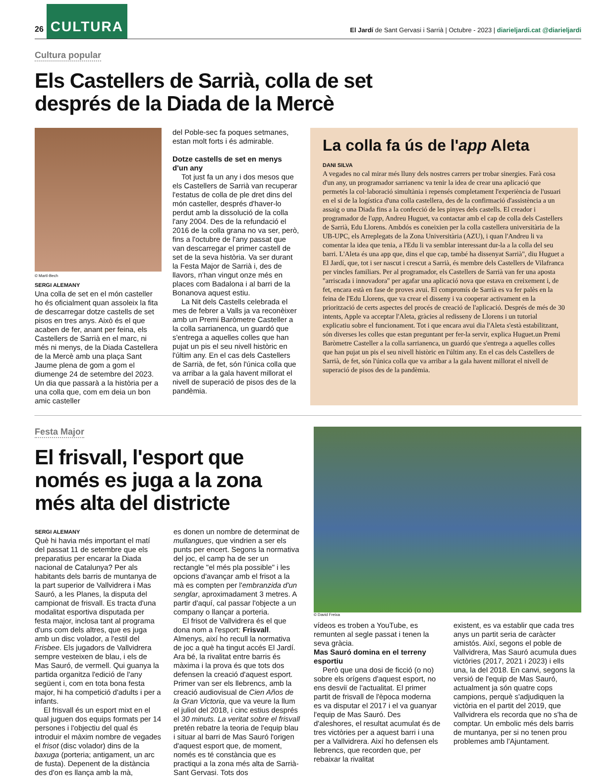26 CULTURA El Jardí de Sant Gervasi i Sarrià | Octubre - 2023 | diarieljardi.cat @diarieljardi
Cultura popular
Els Castellers de Sarrià, colla de set
després de la Diada de la Mercè
© Martí-Bech
SERGI ALEMANY
Una colla de set en el món casteller ho és oficialment quan assoleix la fita de descarregar dotze castells de set pisos en tres anys. Això és el que acaben de fer, anant per feina, els Castellers de Sarrià en el marc, ni més ni menys, de la Diada Castellera de la Mercè amb una plaça Sant Jaume plena de gom a gom el diumenge 24 de setembre del 2023. Un dia que passarà a la història per a una colla que, com em deia un bon amic casteller
del Poble-sec fa poques setmanes, estan molt forts i és admirable.
Dotze castells de set en menys d'un any
Tot just fa un any i dos mesos que els Castellers de Sarrià van recuperar l'estatus de colla de ple dret dins del món casteller, després d'haver-lo perdut amb la dissolució de la colla l'any 2004. Des de la refundació el 2016 de la colla grana no va ser, però, fins a l'octubre de l'any passat que van descarregar el primer castell de set de la seva història. Va ser durant la Festa Major de Sarrià i, des de llavors, n'han vingut onze més en places com Badalona i al barri de la Bonanova aquest estiu.
La Nit dels Castells celebrada el mes de febrer a Valls ja va reconèixer amb un Premi Baròmetre Casteller a la colla sarrianenca, un guardó que s'entrega a aquelles colles que han pujat un pis el seu nivell històric en l'últim any. En el cas dels Castellers de Sarrià, de fet, són l'única colla que va arribar a la gala havent millorat el nivell de superació de pisos des de la pandèmia.
La colla fa ús de l'app Aleta
DANI SILVA
A vegades no cal mirar més lluny dels nostres carrers per trobar sinergies. Farà cosa d'un any, un programador sarrianenc va tenir la idea de crear una aplicació que permetés la col·laboració simultània i repensés completament l'experiència de l'usuari en el si de la logística d'una colla castellera, des de la confirmació d'assistència a un assaig o una Diada fins a la confecció de les pinyes dels castells. El creador i programador de l'app, Andreu Huguet, va contactar amb el cap de colla dels Castellers de Sarrià, Edu Llorens. Ambdós es coneixien per la colla castellera universitària de la UB-UPC, els Arreplegats de la Zona Universitària (AZU), i quan l'Andreu li va comentar la idea que tenia, a l'Edu li va semblar interessant dur-la a la colla del seu barri. L'Aleta és una app que, dins el que cap, també ha dissenyat Sarrià", diu Huguet a El Jardí, que, tot i ser nascut i crescut a Sarrià, és membre dels Castellers de Vilafranca per vincles familiars. Per al programador, els Castellers de Sarrià van fer una aposta "arriscada i innovadora" per agafar una aplicació nova que estava en creixement i, de fet, encara està en fase de proves avui. El compromís de Sarrià es va fer palès en la feina de l'Edu Llorens, que va crear el disseny i va cooperar activament en la priorització de certs aspectes del procés de creació de l'aplicació. Després de més de 30 intents, Apple va acceptar l'Aleta, gràcies al redisseny de Llorens i un tutorial explicatiu sobre el funcionament. Tot i que encara avui dia l'Aleta s'està estabilitzant, són diverses les colles que estan preguntant per fer-la servir, explica Huguet.un Premi Baròmetre Casteller a la colla sarrianenca, un guardó que s'entrega a aquelles colles que han pujat un pis el seu nivell històric en l'últim any. En el cas dels Castellers de Sarrià, de fet, són l'única colla que va arribar a la gala havent millorat el nivell de superació de pisos des de la pandèmia.
Festa Major
El frisvall, l'esport que
només es juga a la zona
més alta del districte
SERGI ALEMANY
Què hi havia més important el matí del passat 11 de setembre que els preparatius per encarar la Diada nacional de Catalunya? Per als habitants dels barris de muntanya de la part superior de Vallvidrera i Mas Sauró, a les Planes, la disputa del campionat de frisvall. Es tracta d'una modalitat esportiva disputada per festa major, inclosa tant al programa d'uns com dels altres, que es juga amb un disc volador, a l'estil del Frisbee. Els jugadors de Vallvidrera sempre vesteixen de blau, i els de Mas Sauró, de vermell. Qui guanya la partida organitza l'edició de l'any següent i, com en tota bona festa major, hi ha competició d'adults i per a infants.
El frisvall és un esport mixt en el qual juguen dos equips formats per 14 persones i l'objectiu del qual és introduir el màxim nombre de vegades el frisot (disc volador) dins de la baxuga (porteria; antigament, un arc de fusta). Depenent de la distància des d'on es llança amb la mà,
es donen un nombre de determinat de mullangues, que vindrien a ser els punts per encert. Segons la normativa del joc, el camp ha de ser un rectangle "el més pla possible" i les opcions d'avançar amb el frisot a la mà es compten per l'embranzida d'un senglar, aproximadament 3 metres. A partir d'aquí, cal passar l'objecte a un company o llançar a porteria.
El frisot de Vallvidrera és el que dona nom a l'esport: Frisvall. Almenys, així ho recull la normativa de joc a què ha tingut accés El Jardí. Ara bé, la rivalitat entre barris és màxima i la prova és que tots dos defensen la creació d'aquest esport. Primer van ser els llebrencs, amb la creació audiovisual de Cien Años de la Gran Victoria, que va veure la llum el juliol del 2018, i cinc estius després el 30 minuts. La veritat sobre el frisvall pretén rebatre la teoria de l'equip blau i situar al barri de Mas Sauró l'origen d'aquest esport que, de moment, només es té constància que es practiqui a la zona més alta de Sarrià-Sant Gervasi. Tots dos
© David Freixa
vídeos es troben a YouTube, es remunten al segle passat i tenen la seva gràcia.
Mas Sauró domina en el terreny esportiu
Però que una dosi de ficció (o no) sobre els orígens d'aquest esport, no ens desviï de l'actualitat. El primer partit de frisvall de l'època moderna es va disputar el 2017 i el va guanyar l'equip de Mas Sauró. Des d'aleshores, el resultat acumulat és de tres victòries per a aquest barri i una per a Vallvidrera. Així ho defensen els llebrencs, que recorden que, per rebaixar la rivalitat
existent, es va establir que cada tres anys un partit seria de caràcter amistós. Així, segons el poble de Vallvidrera, Mas Sauró acumula dues victòries (2017, 2021 i 2023) i ells una, la del 2018. En canvi, segons la versió de l'equip de Mas Sauró, actualment ja són quatre cops campions, perquè s'adjudiquen la victòria en el partit del 2019, que Vallvidrera els recorda que no s'ha de comptar. Un embolic més dels barris de muntanya, per si no tenen prou problemes amb l'Ajuntament.